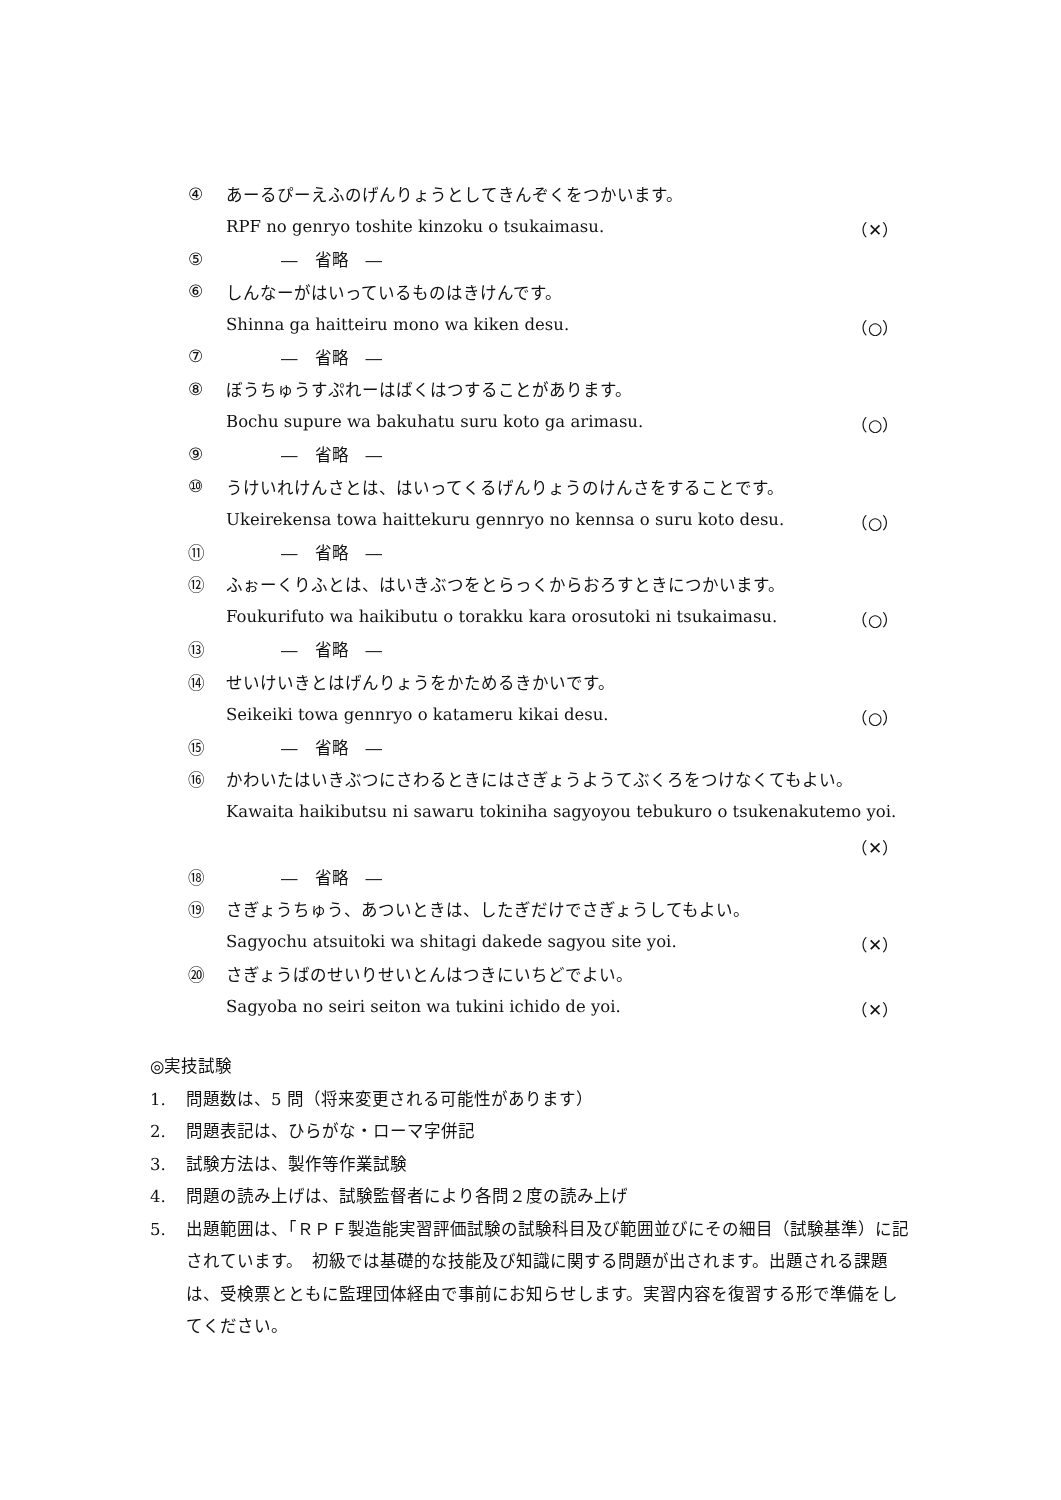④ あーるぴーえふのげんりょうとしてきんぞくをつかいます。
RPF no genryo toshite kinzoku o tsukaimasu. （✕）
⑤ ―　省略　―
⑥ しんなーがはいっているものはきけんです。
Shinna ga haitteiru mono wa kiken desu. （○）
⑦ ―　省略　―
⑧ ぼうちゅうすぷれーはばくはつすることがあります。
Bochu supure wa bakuhatu suru koto ga arimasu. （○）
⑨ ―　省略　―
⑩ うけいれけんさとは、はいってくるげんりょうのけんさをすることです。
Ukeirekensa towa haittekuru gennryo no kennsa o suru koto desu. （○）
⑪ ―　省略　―
⑫ ふぉーくりふとは、はいきぶつをとらっくからおろすときにつかいます。
Foukurifuto wa haikibutu o torakku kara orosutoki ni tsukaimasu. （○）
⑬ ―　省略　―
⑭ せいけいきとはげんりょうをかためるきかいです。
Seikeiki towa gennryo o katameru kikai desu. （○）
⑮ ―　省略　―
⑯ かわいたはいきぶつにさわるときにはさぎょうようてぶくろをつけなくてもよい。
Kawaita haikibutsu ni sawaru tokiniha sagyoyou tebukuro o tsukenakutemo yoi.
（✕）
⑱ ―　省略　―
⑲ さぎょうちゅう、あついときは、したぎだけでさぎょうしてもよい。
Sagyochu atsuitoki wa shitagi dakede sagyou site yoi. （✕）
⑳ さぎょうばのせいりせいとんはつきにいちどでよい。
Sagyoba no seiri seiton wa tukini ichido de yoi. （✕）
◎実技試験
1. 問題数は、5 問（将来変更される可能性があります）
2. 問題表記は、ひらがな・ローマ字併記
3. 試験方法は、製作等作業試験
4. 問題の読み上げは、試験監督者により各問２度の読み上げ
5. 出題範囲は、「ＲＰＦ製造能実習評価試験の試験科目及び範囲並びにその細目（試験基準）に記されています。　初級では基礎的な技能及び知識に関する問題が出されます。出題される課題は、受検票とともに監理団体経由で事前にお知らせします。実習内容を復習する形で準備をしてください。